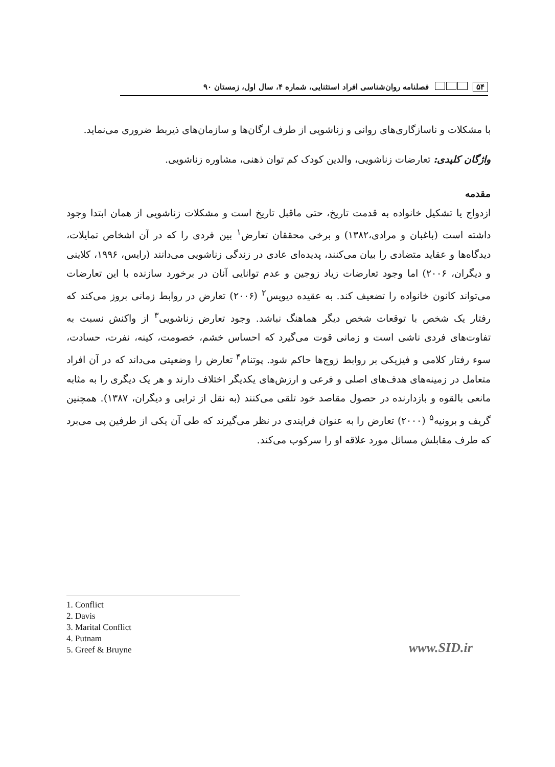۵۴ فصلنامه روان‌شناسی افراد استثنایی، شماره ۴، سال اول، زمستان ۹۰
با مشکلات و ناسازگاری‌های روانی و زناشویی از طرف ارگان‌ها و سازمان‌های ذیربط ضروری می‌نماید.
واژگان کلیدی: تعارضات زناشویی، والدین کودک کم توان ذهنی، مشاوره زناشویی.
مقدمه
ازدواج یا تشکیل خانواده به قدمت تاریخ، حتی ماقبل تاریخ است و مشکلات زناشویی از همان ابتدا وجود داشته است (باغبان و مرادی،۱۳۸۲) و برخی محققان تعارض<sup>۱</sup> بین فردی را که در آن اشخاص تمایلات، دیدگاه‌ها و عقاید متضادی را بیان می‌کنند، پدیده‌ای عادی در زندگی زناشویی می‌دانند (رایس، ۱۹۹۶، کلاینی و دیگران، ۲۰۰۶) اما وجود تعارضات زیاد زوجین و عدم توانایی آنان در برخورد سازنده با این تعارضات می‌تواند کانون خانواده را تضعیف کند. به عقیده دیویس<sup>۲</sup> (۲۰۰۶) تعارض در روابط زمانی بروز می‌کند که رفتار یک شخص با توقعات شخص دیگر هماهنگ نباشد. وجود تعارض زناشویی<sup>۳</sup> از واکنش نسبت به تفاوت‌های فردی ناشی است و زمانی قوت می‌گیرد که احساس خشم، خصومت، کینه، نفرت، حسادت، سوء رفتار کلامی و فیزیکی بر روابط زوج‌ها حاکم شود. پوتنام<sup>۴</sup> تعارض را وضعیتی می‌داند که در آن افراد متعامل در زمینه‌های هدف‌های اصلی و فرعی و ارزش‌های یکدیگر اختلاف دارند و هر یک دیگری را به مثابه مانعی بالقوه و بازدارنده در حصول مقاصد خود تلقی می‌کنند (به نقل از ترابی و دیگران، ۱۳۸۷). همچنین گریف و برونیه<sup>۵</sup> (۲۰۰۰) تعارض را به عنوان فرایندی در نظر می‌گیرند که طی آن یکی از طرفین پی می‌برد که طرف مقابلش مسائل مورد علاقه او را سرکوب می‌کند.
1. Conflict
2. Davis
3. Marital Conflict
4. Putnam
5. Greef & Bruyne
www.SID.ir